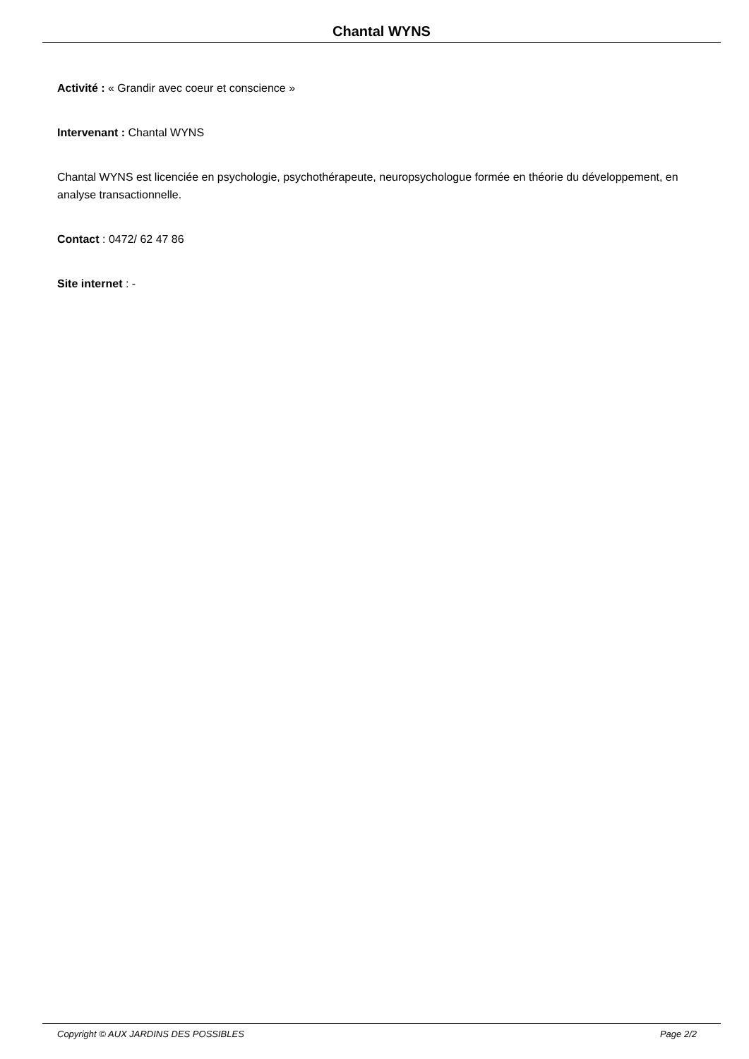Chantal WYNS
Activité : « Grandir avec coeur et conscience »
Intervenant : Chantal WYNS
Chantal WYNS est licenciée en psychologie, psychothérapeute, neuropsychologue formée en théorie du développement, en analyse transactionnelle.
Contact : 0472/ 62 47 86
Site internet : -
Copyright © AUX JARDINS DES POSSIBLES Page 2/2